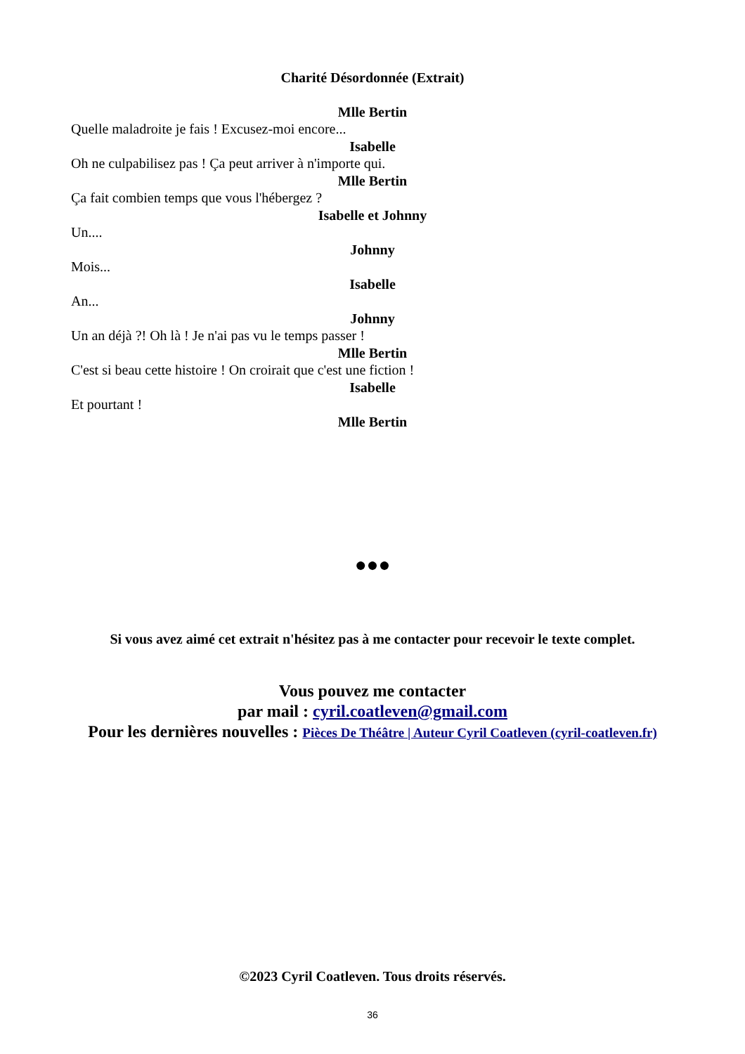Charité Désordonnée (Extrait)
Mlle Bertin
Quelle maladroite je fais ! Excusez-moi encore...
Isabelle
Oh ne culpabilisez pas ! Ça peut arriver à n'importe qui.
Mlle Bertin
Ça fait combien temps que vous l'hébergez ?
Isabelle et Johnny
Un....
Johnny
Mois...
Isabelle
An...
Johnny
Un an déjà ?! Oh là ! Je n'ai pas vu le temps passer !
Mlle Bertin
C'est si beau cette histoire ! On croirait que c'est une fiction !
Isabelle
Et pourtant !
Mlle Bertin
●●●
Si vous avez aimé cet extrait n'hésitez pas à me contacter pour recevoir le texte complet.
Vous pouvez me contacter
par mail : cyril.coatleven@gmail.com
Pour les dernières nouvelles : Pièces De Théâtre | Auteur Cyril Coatleven (cyril-coatleven.fr)
©2023 Cyril Coatleven. Tous droits réservés.
36